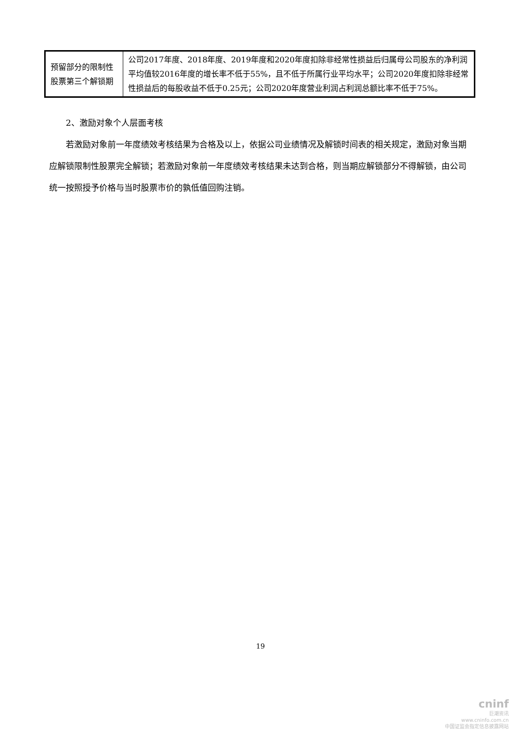| 预留部分的限制性股票第三个解锁期 | 公司2017年度、2018年度、2019年度和2020年度扣除非经常性损益后归属母公司股东的净利润平均值较2016年度的增长率不低于55%，且不低于所属行业平均水平；公司2020年度扣除非经常性损益后的每股收益不低于0.25元；公司2020年度营业利润占利润总额比率不低于75%。 |
2、激励对象个人层面考核
若激励对象前一年度绩效考核结果为合格及以上，依据公司业绩情况及解锁时间表的相关规定，激励对象当期应解锁限制性股票完全解锁；若激励对象前一年度绩效考核结果未达到合格，则当期应解锁部分不得解锁，由公司统一按照授予价格与当时股票市价的孰低值回购注销。
19
cninf
巨潮资讯
www.cninfo.com.cn
中国证监会指定信息披露网站